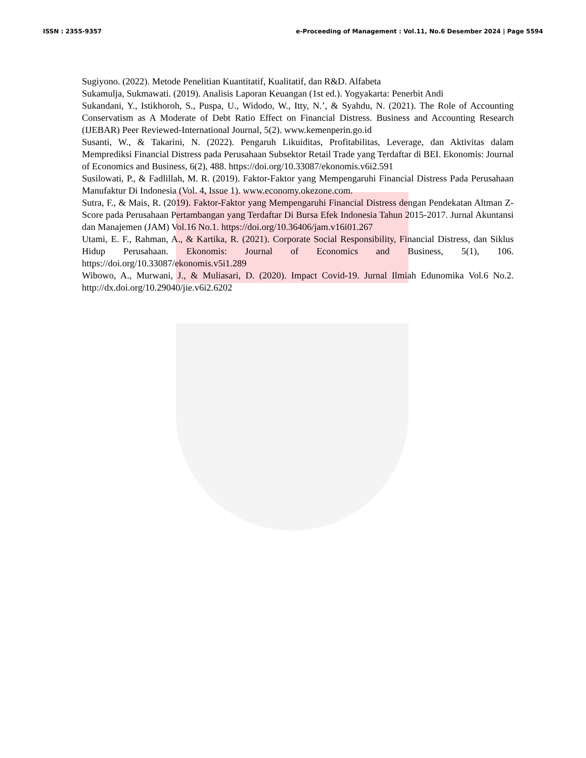ISSN : 2355-9357 e-Proceeding of Management : Vol.11, No.6 Desember 2024 | Page 5594
Sugiyono. (2022). Metode Penelitian Kuantitatif, Kualitatif, dan R&D. Alfabeta
Sukamulja, Sukmawati. (2019). Analisis Laporan Keuangan (1st ed.). Yogyakarta: Penerbit Andi
Sukandani, Y., Istikhoroh, S., Puspa, U., Widodo, W., Itty, N.’, & Syahdu, N. (2021). The Role of Accounting Conservatism as A Moderate of Debt Ratio Effect on Financial Distress. Business and Accounting Research (IJEBAR) Peer Reviewed-International Journal, 5(2). www.kemenperin.go.id
Susanti, W., & Takarini, N. (2022). Pengaruh Likuiditas, Profitabilitas, Leverage, dan Aktivitas dalam Memprediksi Financial Distress pada Perusahaan Subsektor Retail Trade yang Terdaftar di BEI. Ekonomis: Journal of Economics and Business, 6(2), 488. https://doi.org/10.33087/ekonomis.v6i2.591
Susilowati, P., & Fadlillah, M. R. (2019). Faktor-Faktor yang Mempengaruhi Financial Distress Pada Perusahaan Manufaktur Di Indonesia (Vol. 4, Issue 1). www.economy.okezone.com.
Sutra, F., & Mais, R. (2019). Faktor-Faktor yang Mempengaruhi Financial Distress dengan Pendekatan Altman Z-Score pada Perusahaan Pertambangan yang Terdaftar Di Bursa Efek Indonesia Tahun 2015-2017. Jurnal Akuntansi dan Manajemen (JAM) Vol.16 No.1. https://doi.org/10.36406/jam.v16i01.267
Utami, E. F., Rahman, A., & Kartika, R. (2021). Corporate Social Responsibility, Financial Distress, dan Siklus Hidup Perusahaan. Ekonomis: Journal of Economics and Business, 5(1), 106. https://doi.org/10.33087/ekonomis.v5i1.289
Wibowo, A., Murwani, J., & Muliasari, D. (2020). Impact Covid-19. Jurnal Ilmiah Edunomika Vol.6 No.2. http://dx.doi.org/10.29040/jie.v6i2.6202